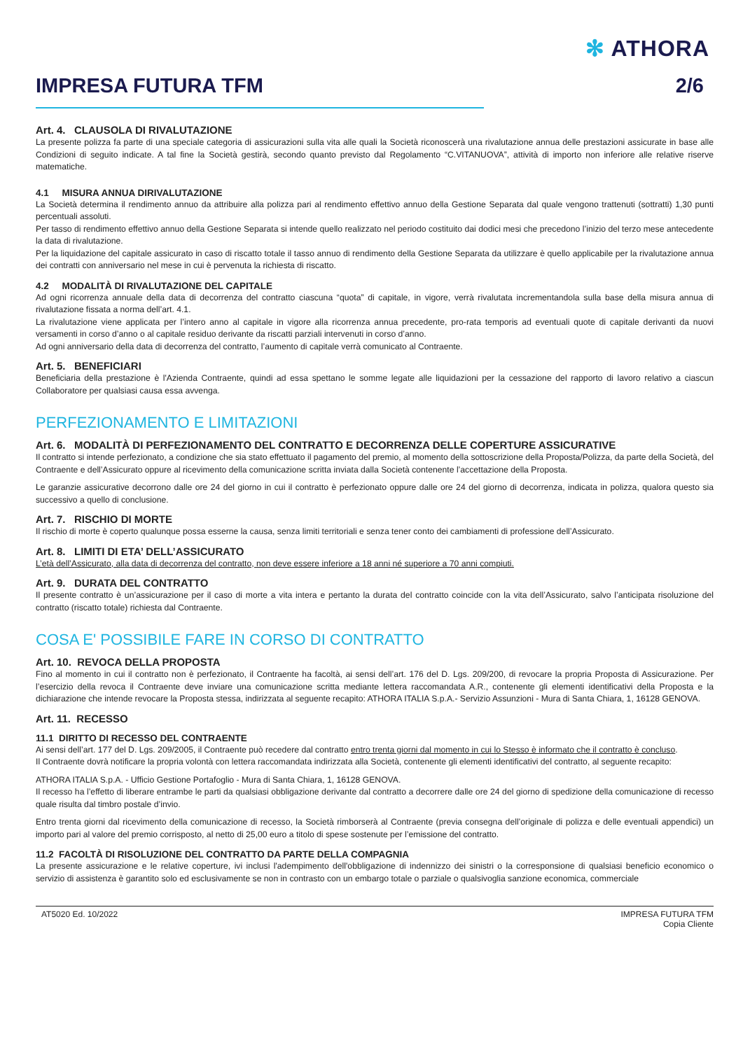✻ ATHORA
IMPRESA FUTURA TFM 2/6
Art. 4. CLAUSOLA DI RIVALUTAZIONE
La presente polizza fa parte di una speciale categoria di assicurazioni sulla vita alle quali la Società riconoscerà una rivalutazione annua delle prestazioni assicurate in base alle Condizioni di seguito indicate. A tal fine la Società gestirà, secondo quanto previsto dal Regolamento “C.VITANUOVA”, attività di importo non inferiore alle relative riserve matematiche.
4.1 MISURA ANNUA DIRIVALUTAZIONE
La Società determina il rendimento annuo da attribuire alla polizza pari al rendimento effettivo annuo della Gestione Separata dal quale vengono trattenuti (sottratti) 1,30 punti percentuali assoluti.
Per tasso di rendimento effettivo annuo della Gestione Separata si intende quello realizzato nel periodo costituito dai dodici mesi che precedono l’inizio del terzo mese antecedente la data di rivalutazione.
Per la liquidazione del capitale assicurato in caso di riscatto totale il tasso annuo di rendimento della Gestione Separata da utilizzare è quello applicabile per la rivalutazione annua dei contratti con anniversario nel mese in cui è pervenuta la richiesta di riscatto.
4.2 MODALITÀ DI RIVALUTAZIONE DEL CAPITALE
Ad ogni ricorrenza annuale della data di decorrenza del contratto ciascuna “quota” di capitale, in vigore, verrà rivalutata incrementandola sulla base della misura annua di rivalutazione fissata a norma dell’art. 4.1.
La rivalutazione viene applicata per l’intero anno al capitale in vigore alla ricorrenza annua precedente, pro-rata temporis ad eventuali quote di capitale derivanti da nuovi versamenti in corso d’anno o al capitale residuo derivante da riscatti parziali intervenuti in corso d’anno.
Ad ogni anniversario della data di decorrenza del contratto, l’aumento di capitale verrà comunicato al Contraente.
Art. 5. BENEFICIARI
Beneficiaria della prestazione è l'Azienda Contraente, quindi ad essa spettano le somme legate alle liquidazioni per la cessazione del rapporto di lavoro relativo a ciascun Collaboratore per qualsiasi causa essa avvenga.
PERFEZIONAMENTO E LIMITAZIONI
Art. 6. MODALITÀ DI PERFEZIONAMENTO DEL CONTRATTO E DECORRENZA DELLE COPERTURE ASSICURATIVE
Il contratto si intende perfezionato, a condizione che sia stato effettuato il pagamento del premio, al momento della sottoscrizione della Proposta/Polizza, da parte della Società, del Contraente e dell’Assicurato oppure al ricevimento della comunicazione scritta inviata dalla Società contenente l’accettazione della Proposta.
Le garanzie assicurative decorrono dalle ore 24 del giorno in cui il contratto è perfezionato oppure dalle ore 24 del giorno di decorrenza, indicata in polizza, qualora questo sia successivo a quello di conclusione.
Art. 7. RISCHIO DI MORTE
Il rischio di morte è coperto qualunque possa esserne la causa, senza limiti territoriali e senza tener conto dei cambiamenti di professione dell’Assicurato.
Art. 8. LIMITI DI ETA’ DELL’ASSICURATO
L’età dell’Assicurato, alla data di decorrenza del contratto, non deve essere inferiore a 18 anni né superiore a 70 anni compiuti.
Art. 9. DURATA DEL CONTRATTO
Il presente contratto è un’assicurazione per il caso di morte a vita intera e pertanto la durata del contratto coincide con la vita dell’Assicurato, salvo l’anticipata risoluzione del contratto (riscatto totale) richiesta dal Contraente.
COSA E' POSSIBILE FARE IN CORSO DI CONTRATTO
Art. 10. REVOCA DELLA PROPOSTA
Fino al momento in cui il contratto non è perfezionato, il Contraente ha facoltà, ai sensi dell’art. 176 del D. Lgs. 209/200, di revocare la propria Proposta di Assicurazione. Per l’esercizio della revoca il Contraente deve inviare una comunicazione scritta mediante lettera raccomandata A.R., contenente gli elementi identificativi della Proposta e la dichiarazione che intende revocare la Proposta stessa, indirizzata al seguente recapito: ATHORA ITALIA S.p.A.- Servizio Assunzioni - Mura di Santa Chiara, 1, 16128 GENOVA.
Art. 11. RECESSO
11.1 DIRITTO DI RECESSO DEL CONTRAENTE
Ai sensi dell’art. 177 del D. Lgs. 209/2005, il Contraente può recedere dal contratto entro trenta giorni dal momento in cui lo Stesso è informato che il contratto è concluso.
Il Contraente dovrà notificare la propria volontà con lettera raccomandata indirizzata alla Società, contenente gli elementi identificativi del contratto, al seguente recapito:
ATHORA ITALIA S.p.A. - Ufficio Gestione Portafoglio - Mura di Santa Chiara, 1, 16128 GENOVA.
Il recesso ha l’effetto di liberare entrambe le parti da qualsiasi obbligazione derivante dal contratto a decorrere dalle ore 24 del giorno di spedizione della comunicazione di recesso quale risulta dal timbro postale d’invio.
Entro trenta giorni dal ricevimento della comunicazione di recesso, la Società rimborserà al Contraente (previa consegna dell’originale di polizza e delle eventuali appendici) un importo pari al valore del premio corrisposto, al netto di 25,00 euro a titolo di spese sostenute per l’emissione del contratto.
11.2 FACOLTÀ DI RISOLUZIONE DEL CONTRATTO DA PARTE DELLA COMPAGNIA
La presente assicurazione e le relative coperture, ivi inclusi l'adempimento dell'obbligazione di indennizzo dei sinistri o la corresponsione di qualsiasi beneficio economico o servizio di assistenza è garantito solo ed esclusivamente se non in contrasto con un embargo totale o parziale o qualsivoglia sanzione economica, commerciale
AT5020 Ed. 10/2022 IMPRESA FUTURA TFM
Copia Cliente